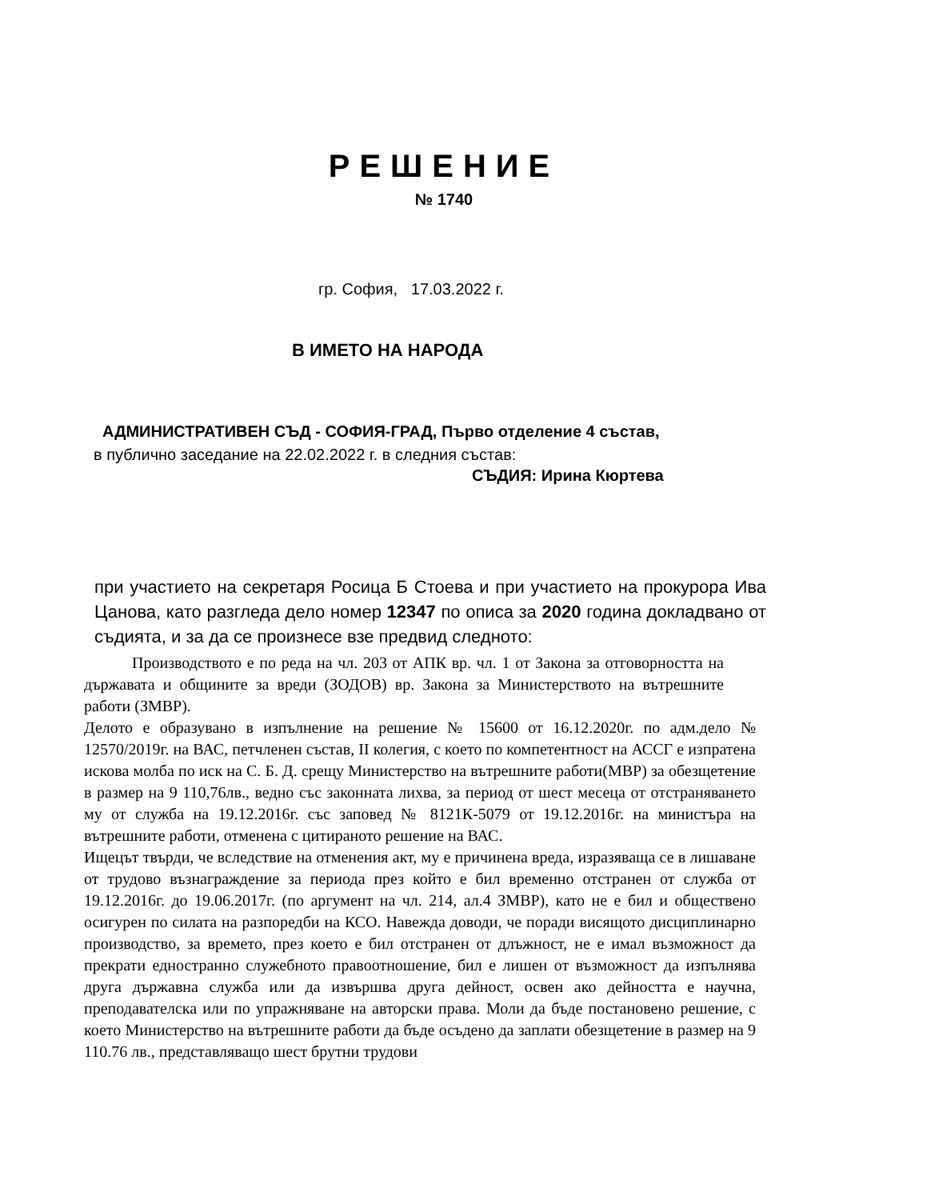РЕШЕНИЕ
№ 1740
гр. София, 17.03.2022 г.
В ИМЕТО НА НАРОДА
АДМИНИСТРАТИВЕН СЪД - СОФИЯ-ГРАД, Първо отделение 4 състав,
в публично заседание на 22.02.2022 г. в следния състав:
СЪДИЯ: Ирина Кюртева
при участието на секретаря Росица Б Стоева и при участието на прокурора Ива Цанова, като разгледа дело номер 12347 по описа за 2020 година докладвано от съдията, и за да се произнесе взе предвид следното:
Производството е по реда на чл. 203 от АПК вр. чл. 1 от Закона за отговорността на държавата и общините за вреди (ЗОДОВ) вр. Закона за Министерството на вътрешните работи (ЗМВР).
Делото е образувано в изпълнение на решение № 15600 от 16.12.2020г. по адм.дело № 12570/2019г. на ВАС, петчленен състав, II колегия, с което по компетентност на АССГ е изпратена искова молба по иск на С. Б. Д. срещу Министерство на вътрешните работи(МВР) за обезщетение в размер на 9 110,76лв., ведно със законната лихва, за период от шест месеца от отстраняването му от служба на 19.12.2016г. със заповед № 8121К-5079 от 19.12.2016г. на министъра на вътрешните работи, отменена с цитираното решение на ВАС.
Ищецът твърди, че вследствие на отменения акт, му е причинена вреда, изразяваща се в лишаване от трудово възнаграждение за периода през който е бил временно отстранен от служба от 19.12.2016г. до 19.06.2017г. (по аргумент на чл. 214, ал.4 ЗМВР), като не е бил и обществено осигурен по силата на разпоредби на КСО. Навежда доводи, че поради висящото дисциплинарно производство, за времето, през което е бил отстранен от длъжност, не е имал възможност да прекрати едностранно служебното правоотношение, бил е лишен от възможност да изпълнява друга държавна служба или да извършва друга дейност, освен ако дейността е научна, преподавателска или по упражняване на авторски права. Моли да бъде постановено решение, с което Министерство на вътрешните работи да бъде осъдено да заплати обезщетение в размер на 9 110.76 лв., представляващо шест брутни трудови